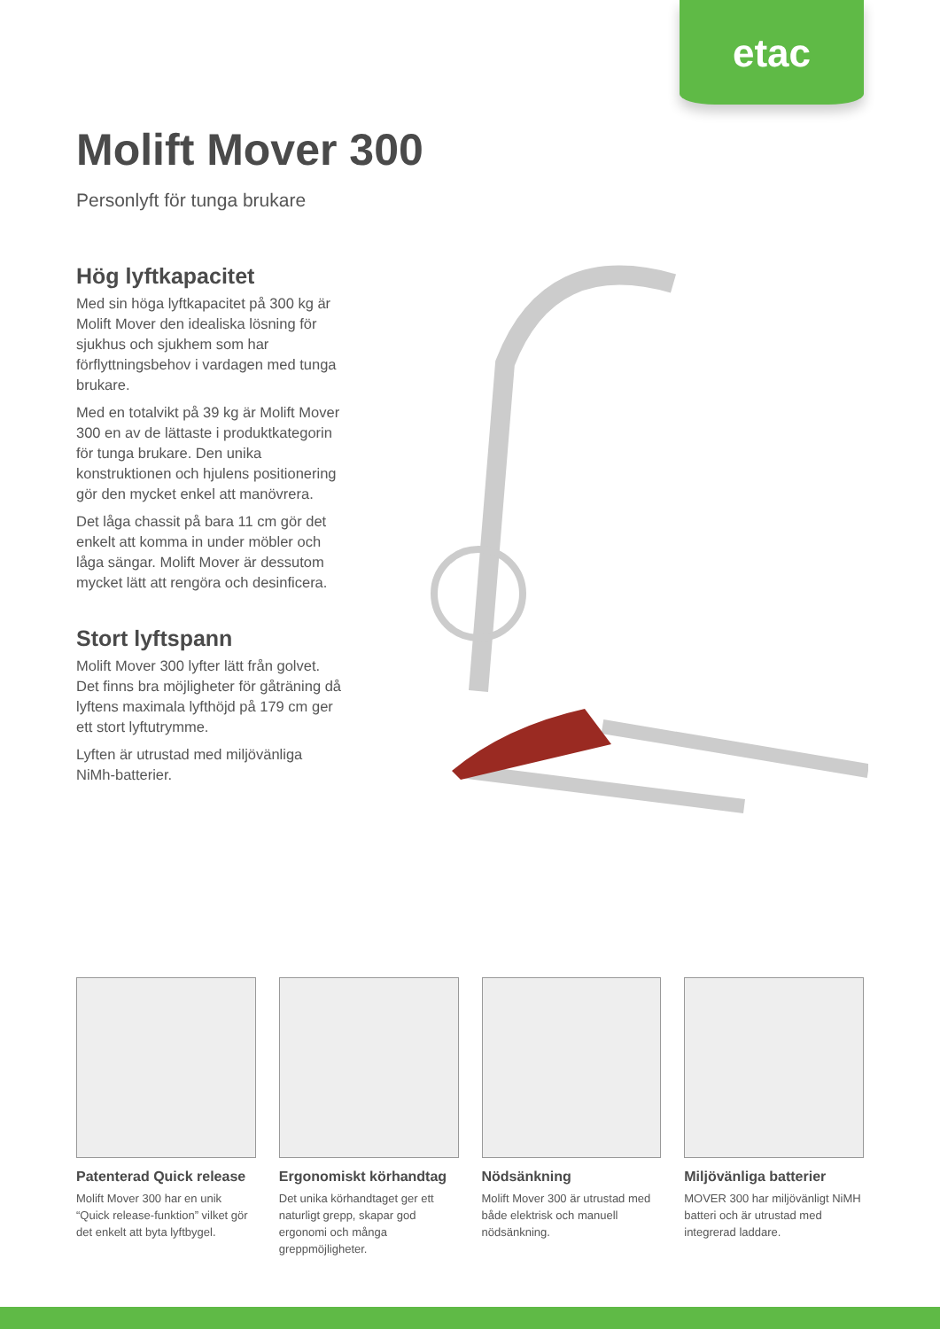etac
Molift Mover 300
Personlyft för tunga brukare
Hög lyftkapacitet
Med sin höga lyftkapacitet på 300 kg är Molift Mover den idealiska lösning för sjukhus och sjukhem som har förflyttningsbehov i vardagen med tunga brukare.
Med en totalvikt på 39 kg är Molift Mover 300 en av de lättaste i produktkategorin för tunga brukare. Den unika konstruktionen och hjulens positionering gör den mycket enkel att manövrera.
Det låga chassit på bara 11 cm gör det enkelt att komma in under möbler och låga sängar. Molift Mover är dessutom mycket lätt att rengöra och desinficera.
Stort lyftspann
Molift Mover 300 lyfter lätt från golvet. Det finns bra möjligheter för gåträning då lyftens maximala lyfthöjd på 179 cm ger ett stort lyftutrymme.
Lyften är utrustad med miljövänliga NiMh-batterier.
Patenterad Quick release
Molift Mover 300 har en unik “Quick release-funktion” vilket gör det enkelt att byta lyftbygel.
Ergonomiskt körhandtag
Det unika körhandtaget ger ett naturligt grepp, skapar god ergonomi och många greppmöjligheter.
Nödsänkning
Molift Mover 300 är utrustad med både elektrisk och manuell nödsänkning.
Miljövänliga batterier
MOVER 300 har miljövänligt NiMH batteri och är utrustad med integrerad laddare.